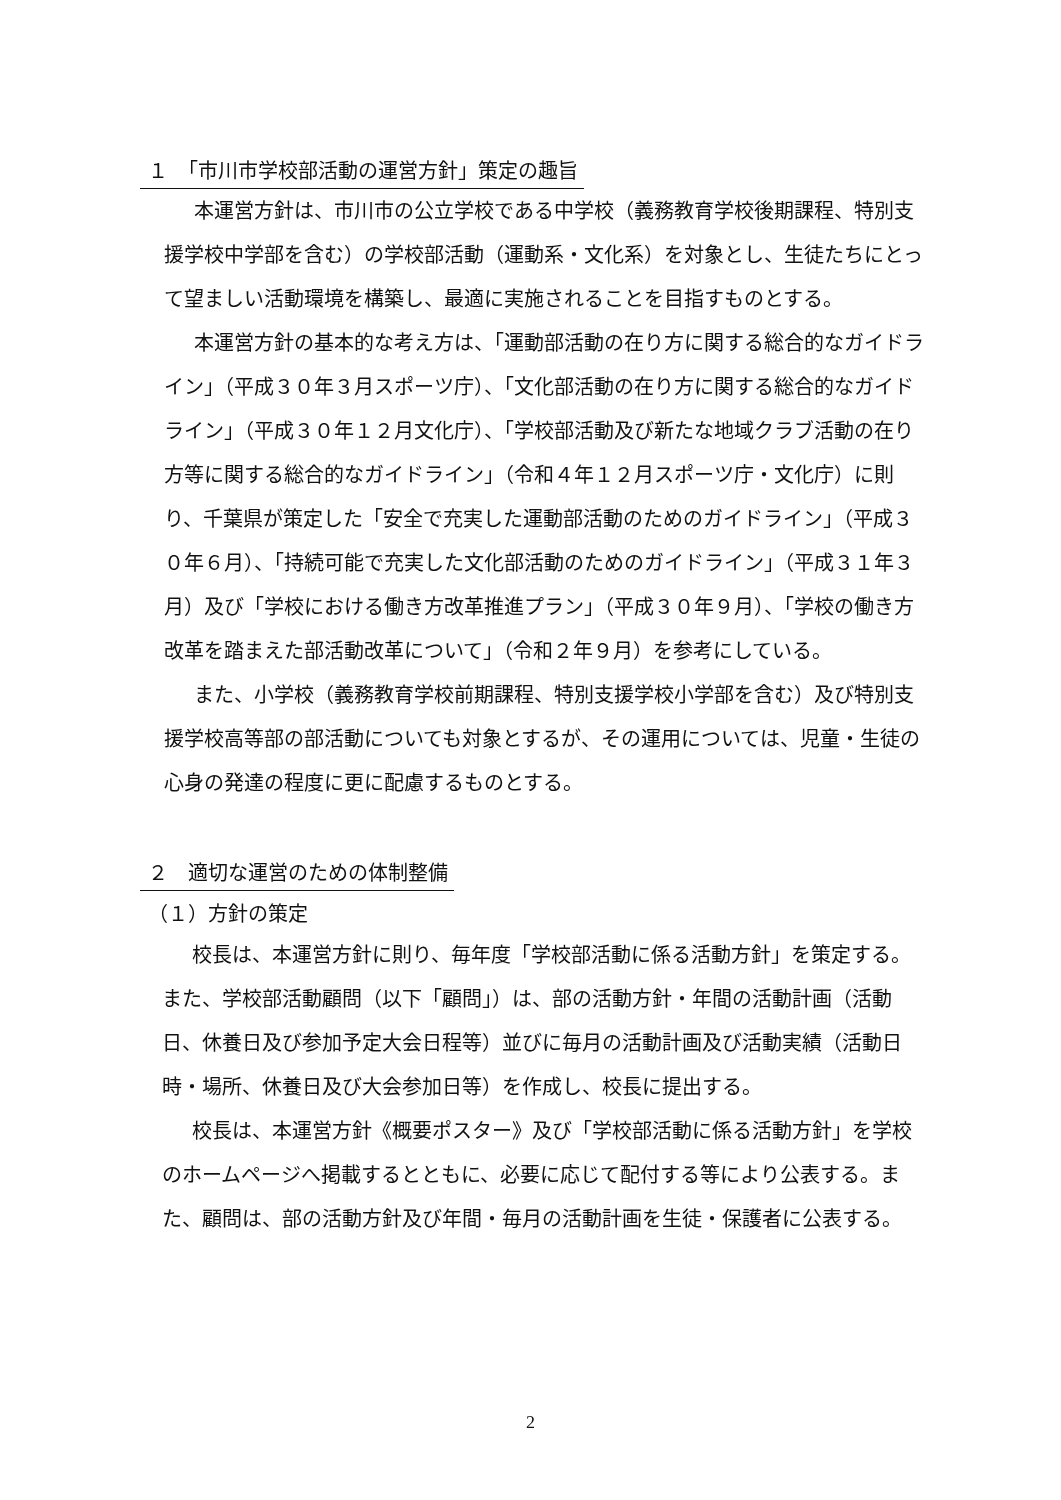１　「市川市学校部活動の運営方針」策定の趣旨
本運営方針は、市川市の公立学校である中学校（義務教育学校後期課程、特別支援学校中学部を含む）の学校部活動（運動系・文化系）を対象とし、生徒たちにとって望ましい活動環境を構築し、最適に実施されることを目指すものとする。
本運営方針の基本的な考え方は、「運動部活動の在り方に関する総合的なガイドライン」（平成３０年３月スポーツ庁）、「文化部活動の在り方に関する総合的なガイドライン」（平成３０年１２月文化庁）、「学校部活動及び新たな地域クラブ活動の在り方等に関する総合的なガイドライン」（令和４年１２月スポーツ庁・文化庁）に則り、千葉県が策定した「安全で充実した運動部活動のためのガイドライン」（平成３０年６月）、「持続可能で充実した文化部活動のためのガイドライン」（平成３１年３月）及び「学校における働き方改革推進プラン」（平成３０年９月）、「学校の働き方改革を踏まえた部活動改革について」（令和２年９月）を参考にしている。
また、小学校（義務教育学校前期課程、特別支援学校小学部を含む）及び特別支援学校高等部の部活動についても対象とするが、その運用については、児童・生徒の心身の発達の程度に更に配慮するものとする。
２　適切な運営のための体制整備
（１）方針の策定
校長は、本運営方針に則り、毎年度「学校部活動に係る活動方針」を策定する。また、学校部活動顧問（以下「顧問」）は、部の活動方針・年間の活動計画（活動日、休養日及び参加予定大会日程等）並びに毎月の活動計画及び活動実績（活動日時・場所、休養日及び大会参加日等）を作成し、校長に提出する。
校長は、本運営方針《概要ポスター》及び「学校部活動に係る活動方針」を学校のホームページへ掲載するとともに、必要に応じて配付する等により公表する。また、顧問は、部の活動方針及び年間・毎月の活動計画を生徒・保護者に公表する。
2